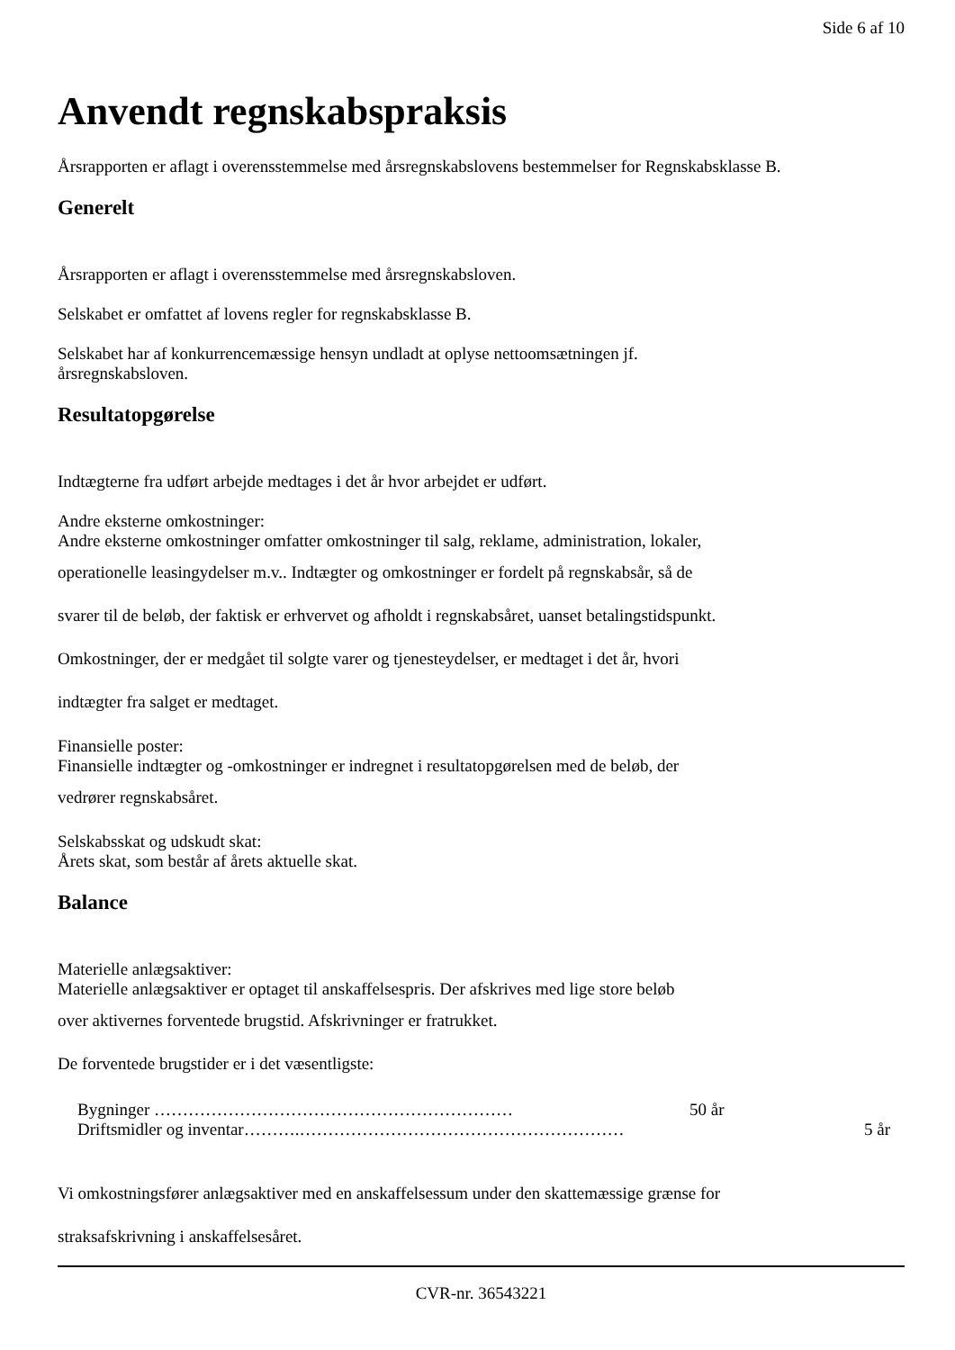Side 6 af 10
Anvendt regnskabspraksis
Årsrapporten er aflagt i overensstemmelse med årsregnskabslovens bestemmelser for Regnskabsklasse B.
Generelt
Årsrapporten er aflagt i overensstemmelse med årsregnskabsloven.
Selskabet er omfattet af lovens regler for regnskabsklasse B.
Selskabet har af konkurrencemæssige hensyn undladt at oplyse nettoomsætningen jf.
årsregnskabsloven.
Resultatopgørelse
Indtægterne fra udført arbejde medtages i det år hvor arbejdet er udført.
Andre eksterne omkostninger:
Andre eksterne omkostninger omfatter omkostninger til salg, reklame, administration, lokaler,
operationelle leasingydelser m.v.. Indtægter og omkostninger er fordelt på regnskabsår, så de
svarer til de beløb, der faktisk er erhvervet og afholdt i regnskabsåret, uanset betalingstidspunkt.
Omkostninger, der er medgået til solgte varer og tjenesteydelser, er medtaget i det år, hvori
indtægter fra salget er medtaget.
Finansielle poster:
Finansielle indtægter og -omkostninger er indregnet i resultatopgørelsen med de beløb, der
vedrører regnskabsåret.
Selskabsskat og udskudt skat:
Årets skat, som består af årets aktuelle skat.
Balance
Materielle anlægsaktiver:
Materielle anlægsaktiver er optaget til anskaffelsespris. Der afskrives med lige store beløb
over aktivernes forventede brugstid. Afskrivninger er fratrukket.
De forventede brugstider er i det væsentligste:
Bygninger ……………………………………………………… 50 år
Driftsmidler og inventar……….………………………………………………… 5 år
Vi omkostningsfører anlægsaktiver med en anskaffelsessum under den skattemæssige grænse for
straksafskrivning i anskaffelsesåret.
CVR-nr. 36543221